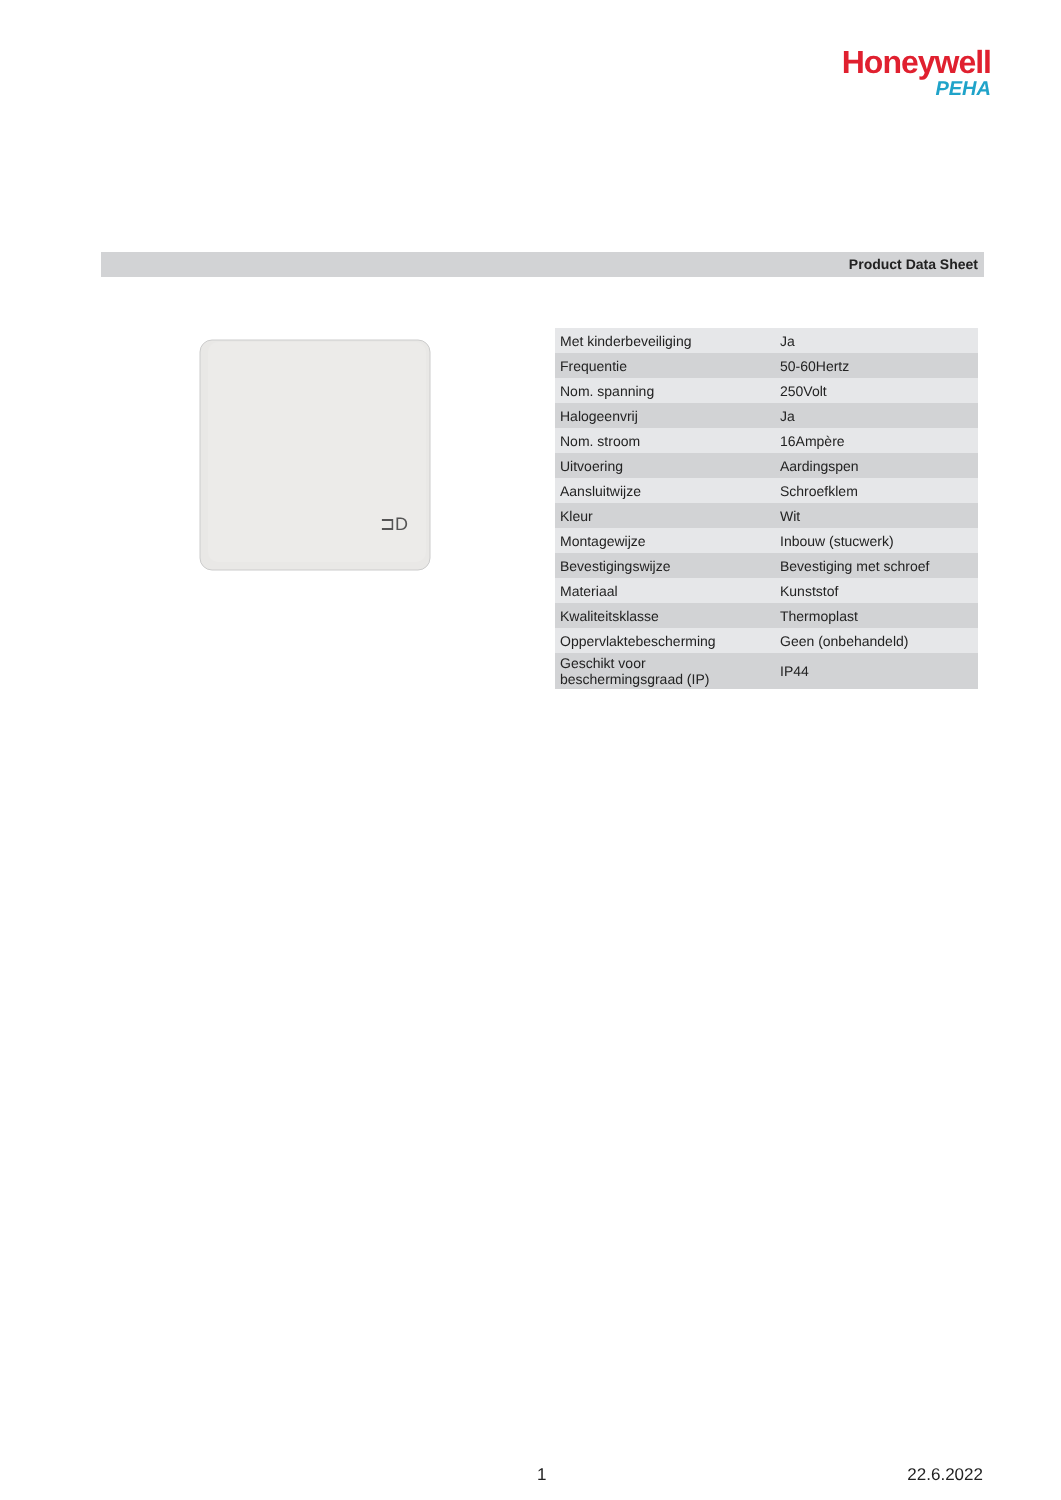Honeywell
PEHA
Product Data Sheet
⊐D
| Met kinderbeveiliging | Ja |
| Frequentie | 50-60Hertz |
| Nom. spanning | 250Volt |
| Halogeenvrij | Ja |
| Nom. stroom | 16Ampère |
| Uitvoering | Aardingspen |
| Aansluitwijze | Schroefklem |
| Kleur | Wit |
| Montagewijze | Inbouw (stucwerk) |
| Bevestigingswijze | Bevestiging met schroef |
| Materiaal | Kunststof |
| Kwaliteitsklasse | Thermoplast |
| Oppervlaktebescherming | Geen (onbehandeld) |
| Geschikt voor beschermingsgraad (IP) | IP44 |
1 22.6.2022